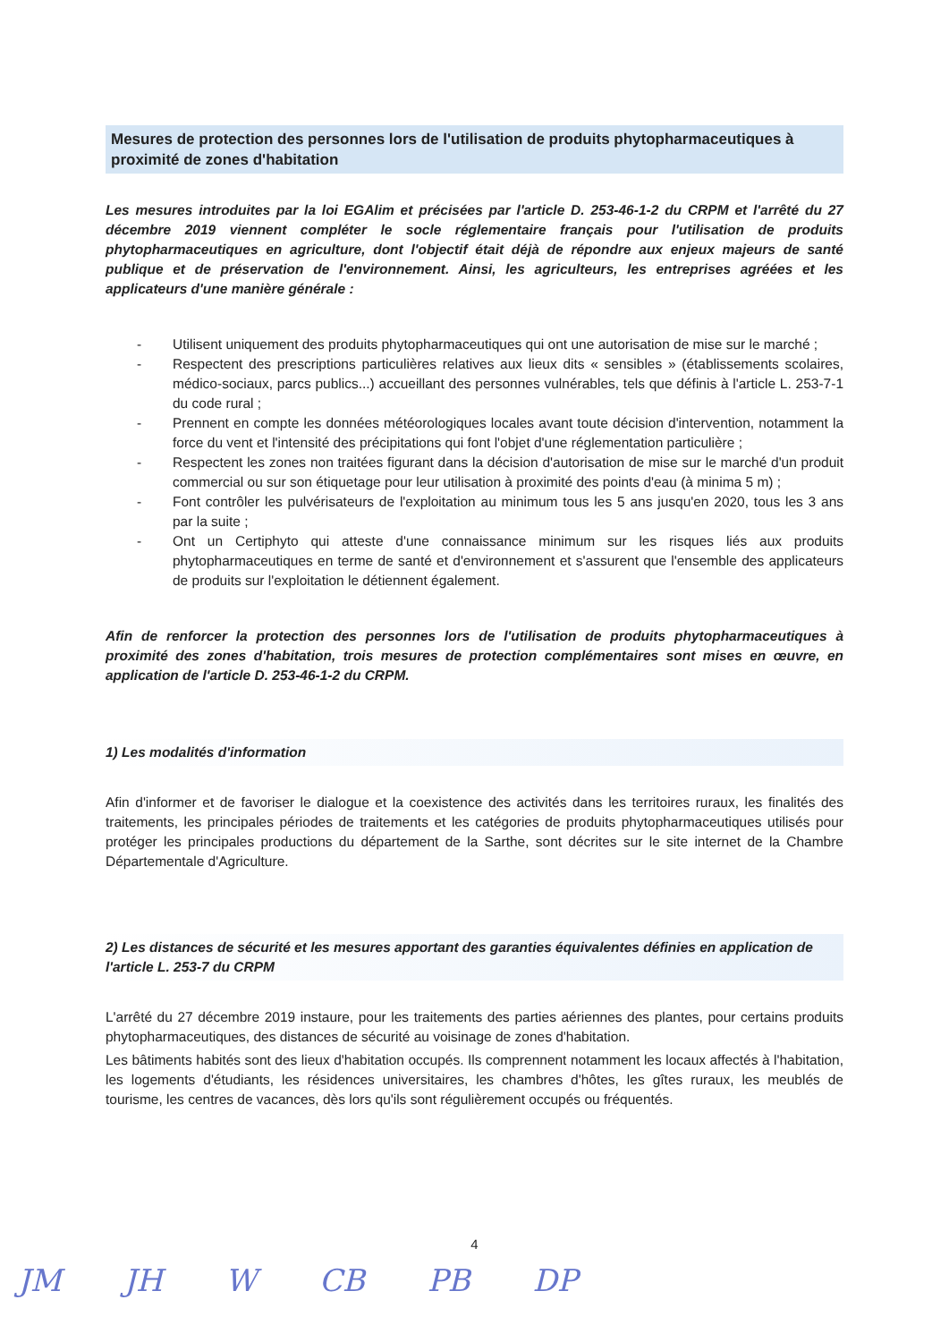Mesures de protection des personnes lors de l'utilisation de produits phytopharmaceutiques à proximité de zones d'habitation
Les mesures introduites par la loi EGAlim et précisées par l'article D. 253-46-1-2 du CRPM et l'arrêté du 27 décembre 2019 viennent compléter le socle réglementaire français pour l'utilisation de produits phytopharmaceutiques en agriculture, dont l'objectif était déjà de répondre aux enjeux majeurs de santé publique et de préservation de l'environnement. Ainsi, les agriculteurs, les entreprises agréées et les applicateurs d'une manière générale :
- Utilisent uniquement des produits phytopharmaceutiques qui ont une autorisation de mise sur le marché ;
- Respectent des prescriptions particulières relatives aux lieux dits « sensibles » (établissements scolaires, médico-sociaux, parcs publics...) accueillant des personnes vulnérables, tels que définis à l'article L. 253-7-1 du code rural ;
- Prennent en compte les données météorologiques locales avant toute décision d'intervention, notamment la force du vent et l'intensité des précipitations qui font l'objet d'une réglementation particulière ;
- Respectent les zones non traitées figurant dans la décision d'autorisation de mise sur le marché d'un produit commercial ou sur son étiquetage pour leur utilisation à proximité des points d'eau (à minima 5 m) ;
- Font contrôler les pulvérisateurs de l'exploitation au minimum tous les 5 ans jusqu'en 2020, tous les 3 ans par la suite ;
- Ont un Certiphyto qui atteste d'une connaissance minimum sur les risques liés aux produits phytopharmaceutiques en terme de santé et d'environnement et s'assurent que l'ensemble des applicateurs de produits sur l'exploitation le détiennent également.
Afin de renforcer la protection des personnes lors de l'utilisation de produits phytopharmaceutiques à proximité des zones d'habitation, trois mesures de protection complémentaires sont mises en œuvre, en application de l'article D. 253-46-1-2 du CRPM.
1) Les modalités d'information
Afin d'informer et de favoriser le dialogue et la coexistence des activités dans les territoires ruraux, les finalités des traitements, les principales périodes de traitements et les catégories de produits phytopharmaceutiques utilisés pour protéger les principales productions du département de la Sarthe, sont décrites sur le site internet de la Chambre Départementale d'Agriculture.
2) Les distances de sécurité et les mesures apportant des garanties équivalentes définies en application de l'article L. 253-7 du CRPM
L'arrêté du 27 décembre 2019 instaure, pour les traitements des parties aériennes des plantes, pour certains produits phytopharmaceutiques, des distances de sécurité au voisinage de zones d'habitation.
Les bâtiments habités sont des lieux d'habitation occupés. Ils comprennent notamment les locaux affectés à l'habitation, les logements d'étudiants, les résidences universitaires, les chambres d'hôtes, les gîtes ruraux, les meublés de tourisme, les centres de vacances, dès lors qu'ils sont régulièrement occupés ou fréquentés.
4
JM JH W CB PB DP